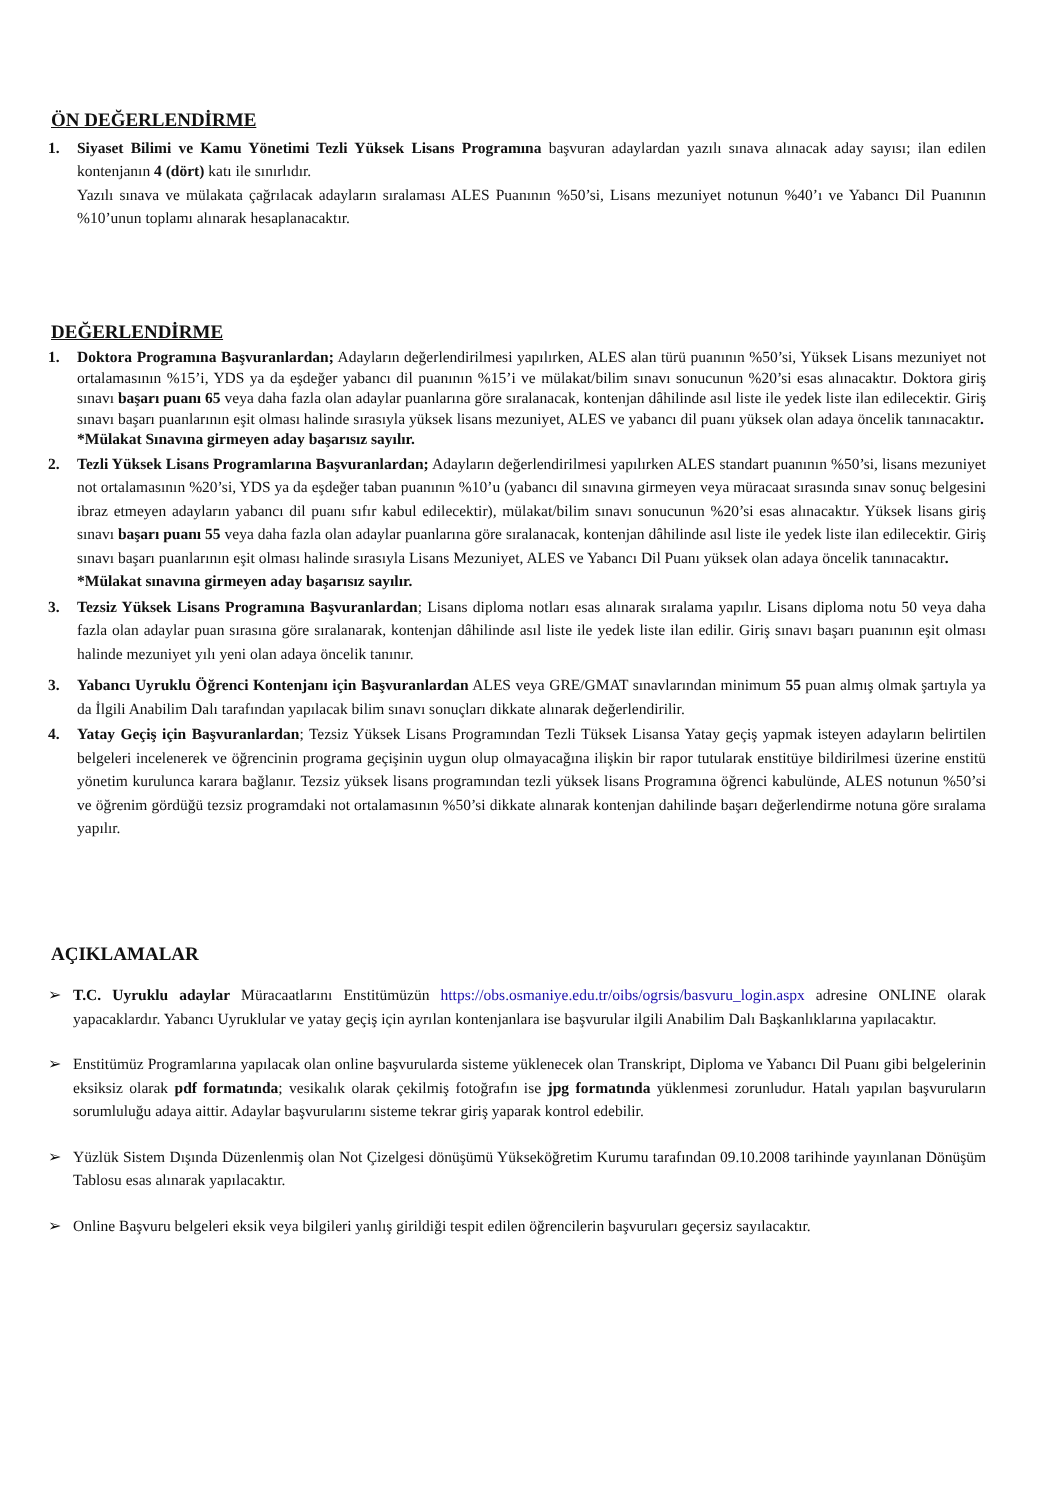ÖN DEĞERLENDİRME
1. Siyaset Bilimi ve Kamu Yönetimi Tezli Yüksek Lisans Programına başvuran adaylardan yazılı sınava alınacak aday sayısı; ilan edilen kontenjanın 4 (dört) katı ile sınırlıdır.
Yazılı sınava ve mülakata çağrılacak adayların sıralaması ALES Puanının %50’si, Lisans mezuniyet notunun %40’ı ve Yabancı Dil Puanının %10’unun toplamı alınarak hesaplanacaktır.
DEĞERLENDİRME
1. Doktora Programına Başvuranlardan; Adayların değerlendirilmesi yapılırken, ALES alan türü puanının %50’si, Yüksek Lisans mezuniyet not ortalamasının %15’i, YDS ya da eşdeğer yabancı dil puanının %15’i ve mülakat/bilim sınavı sonucunun %20’si esas alınacaktır. Doktora giriş sınavı başarı puanı 65 veya daha fazla olan adaylar puanlarına göre sıralanacak, kontenjan dâhilinde asıl liste ile yedek liste ilan edilecektir. Giriş sınavı başarı puanlarının eşit olması halinde sırasıyla yüksek lisans mezuniyet, ALES ve yabancı dil puanı yüksek olan adaya öncelik tanınacaktır.
*Mülakat Sınavına girmeyen aday başarısız sayılır.
2. Tezli Yüksek Lisans Programlarına Başvuranlardan; Adayların değerlendirilmesi yapılırken ALES standart puanının %50’si, lisans mezuniyet not ortalamasının %20’si, YDS ya da eşdeğer taban puanının %10’u (yabancı dil sınavına girmeyen veya müracaat sırasında sınav sonuç belgesini ibraz etmeyen adayların yabancı dil puanı sıfır kabul edilecektir), mülakat/bilim sınavı sonucunun %20’si esas alınacaktır. Yüksek lisans giriş sınavı başarı puanı 55 veya daha fazla olan adaylar puanlarına göre sıralanacak, kontenjan dâhilinde asıl liste ile yedek liste ilan edilecektir. Giriş sınavı başarı puanlarının eşit olması halinde sırasıyla Lisans Mezuniyet, ALES ve Yabancı Dil Puanı yüksek olan adaya öncelik tanınacaktır.
*Mülakat sınavına girmeyen aday başarısız sayılır.
3. Tezsiz Yüksek Lisans Programına Başvuranlardan; Lisans diploma notları esas alınarak sıralama yapılır. Lisans diploma notu 50 veya daha fazla olan adaylar puan sırasına göre sıralanarak, kontenjan dâhilinde asıl liste ile yedek liste ilan edilir. Giriş sınavı başarı puanının eşit olması halinde mezuniyet yılı yeni olan adaya öncelik tanınır.
3. Yabancı Uyruklu Öğrenci Kontenjanı için Başvuranlardan ALES veya GRE/GMAT sınavlarından minimum 55 puan almış olmak şartıyla ya da İlgili Anabilim Dalı tarafından yapılacak bilim sınavı sonuçları dikkate alınarak değerlendirilir.
4. Yatay Geçiş için Başvuranlardan; Tezsiz Yüksek Lisans Programından Tezli Tüksek Lisansa Yatay geçiş yapmak isteyen adayların belirtilen belgeleri incelenerek ve öğrencinin programa geçişinin uygun olup olmayacağına ilişkin bir rapor tutularak enstitüye bildirilmesi üzerine enstitü yönetim kurulunca karara bağlanır. Tezsiz yüksek lisans programından tezli yüksek lisans Programına öğrenci kabulünde, ALES notunun %50’si ve öğrenim gördüğü tezsiz programdaki not ortalamasının %50’si dikkate alınarak kontenjan dahilinde başarı değerlendirme notuna göre sıralama yapılır.
AÇIKLAMALAR
➢ T.C. Uyruklu adaylar Müracaatlarını Enstitümüzün https://obs.osmaniye.edu.tr/oibs/ogrsis/basvuru_login.aspx adresine ONLINE olarak yapacaklardır. Yabancı Uyruklular ve yatay geçiş için ayrılan kontenjanlara ise başvurular ilgili Anabilim Dalı Başkanlıklarına yapılacaktır.
➢ Enstitümüz Programlarına yapılacak olan online başvurularda sisteme yüklenecek olan Transkript, Diploma ve Yabancı Dil Puanı gibi belgelerinin eksiksiz olarak pdf formatında; vesikalık olarak çekilmiş fotoğrafın ise jpg formatında yüklenmesi zorunludur. Hatalı yapılan başvuruların sorumluluğu adaya aittir. Adaylar başvurularını sisteme tekrar giriş yaparak kontrol edebilir.
➢ Yüzlük Sistem Dışında Düzenlenmiş olan Not Çizelgesi dönüşümü Yükseköğretim Kurumu tarafından 09.10.2008 tarihinde yayınlanan Dönüşüm Tablosu esas alınarak yapılacaktır.
➢ Online Başvuru belgeleri eksik veya bilgileri yanlış girildiği tespit edilen öğrencilerin başvuruları geçersiz sayılacaktır.